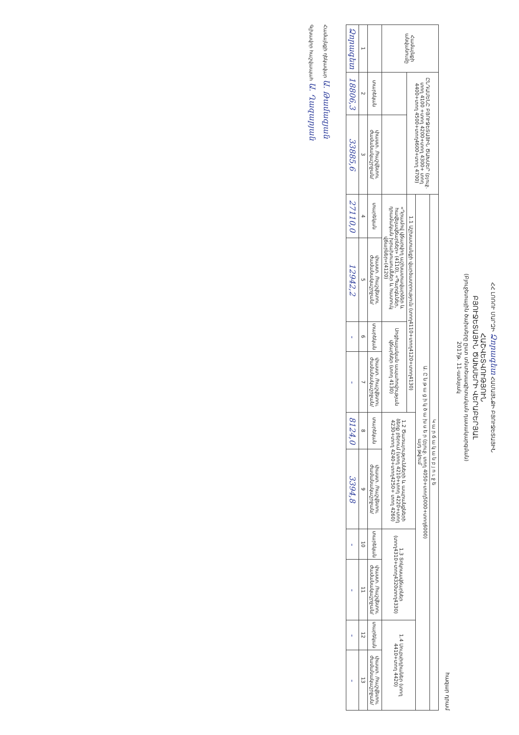ՀՀ ԼՈՌՈՒ ՄԱՐԶԻ Ձորագետ ՀԱՄԱՅՆՔԻ ԲՅՈՒՋԵՏԱՅԻՆ
ՀԱՇՎԵՏՎՈՒԹՅՈՒՆ
ԲՅՈՒՋԵՏԱՅԻՆ ԾԱԽՍԵՐԻ ՎԵՐԱԲԵՐՅԱԼ
(Բյուջետային ծախսերը ըստ տնտեսագիտական դասակարգման)
2017թ. 11-ամսյակ
հազար դրամ
| Համայնքի անվանումը | ԸՆԴԱՄԵՆԸ ԲՅՈՒՋԵՏԱՅԻՆ ԾԱԽՍԵՐ (բյուջ. տող 4100 +տող 4200+տող 4300+ տող 4400+տող 4500+տող4600+տող 4700) | | Կ ա ր ճ ա կ ա ն բ յ ո ւ ջ ե | | | | | | | | | |
| --- | --- | --- | --- | --- | --- | --- | --- | --- | --- | --- | --- | --- |
| | | | Ա. Ը ն թ ա ց ի կ ծ ա խ ս ե ր (բյուջ. տող 4050+տող5000+տող6000) այդ թվում՝ | | | | | | | | | |
| | | | 1.1 Աշխատանքի վարձատրություն (տող4110+տող4120+տող4130) | | | | 1.2 Ծառայությունների և ապրանքների ձեռք բերում (տող 4210+տող 4220+տող 4230+տող 4240+տող4250+ տող 4260) | | 1.3 Տոկոսավճարներ (տող4310+տող4320տող4330) | | 1.4 Սուբսիդիաներ (տող 4410+տող 4420) | |
| | | | «Դրամով վճարվող աշխատավարձեր և հավելավճարներ» (4110), «Պարգևներ, դրամական խրախուսումներ և հատուկ վճարներ»(4120) | | Սոցիալական ապահովության վճարներ (տող 4130) | | | | | | | |
| | տարեկան | փաստ. /հաշվետու ժամանակաշրջան/ | տարեկան | փաստ. /հաշվետու ժամանակաշրջան/ | տարեկան | փաստ. /հաշվետու ժամանակաշրջան/ | տարեկան | փաստ. /հաշվետու ժամանակաշրջան/ | տարեկան | փաստ. /հաշվետու ժամանակաշրջան/ | տարեկան | փաստ. /հաշվետու ժամանակաշրջան/ |
| 1 | 2 | 3 | 4 | 5 | 6 | 7 | 8 | 9 | 10 | 11 | 12 | 13 |
| Ձորագետ | 18806,3 | 33885,6 | 27110,0 | 12942,2 | - | - | 8124,0 | 3394,8 | - | - | - | - |
Համայնքի ղեկավար Ա. Թամազյան
Գլխավոր հաշվապահ Ա. Ղազարյան